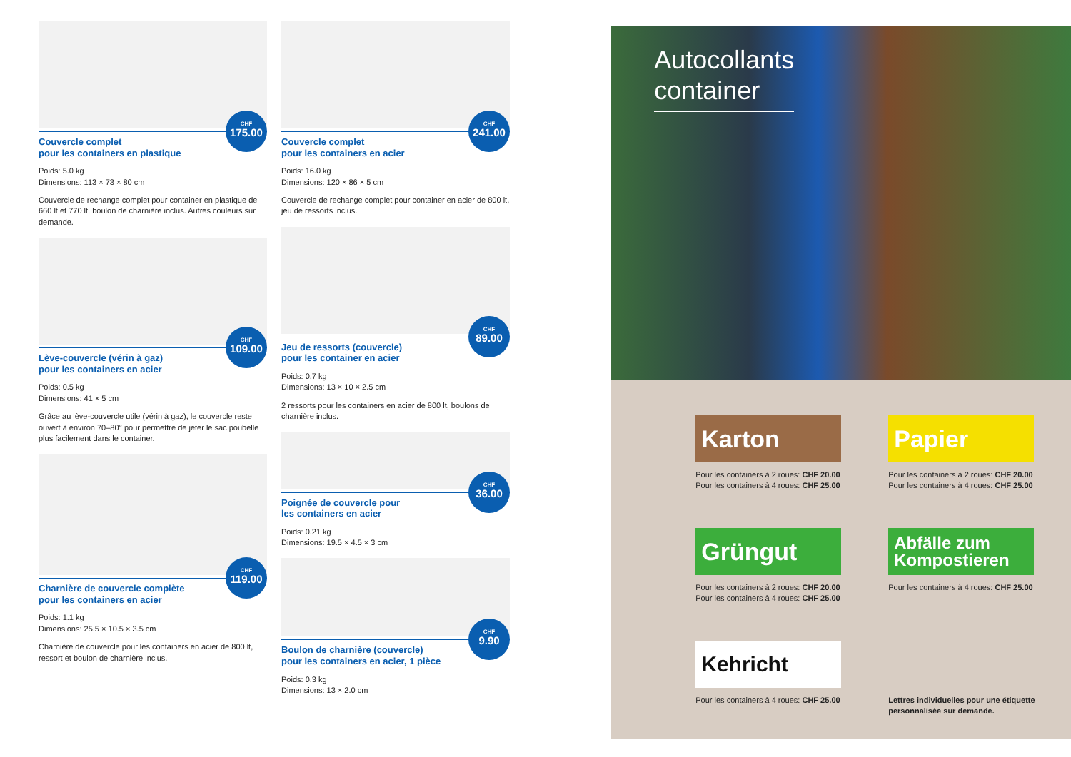CHF
175.00
Couvercle complet
pour les containers en plastique
Poids: 5.0 kg
Dimensions: 113 × 73 × 80 cm
Couvercle de rechange complet pour container en plastique de 660 lt et 770 lt, boulon de charnière inclus. Autres couleurs sur demande.
CHF
109.00
Lève-couvercle (vérin à gaz)
pour les containers en acier
Poids: 0.5 kg
Dimensions: 41 × 5 cm
Grâce au lève-couvercle utile (vérin à gaz), le couvercle reste ouvert à environ 70–80° pour permettre de jeter le sac poubelle plus facilement dans le container.
CHF
119.00
Charnière de couvercle complète
pour les containers en acier
Poids: 1.1 kg
Dimensions: 25.5 × 10.5 × 3.5 cm
Charnière de couvercle pour les containers en acier de 800 lt, ressort et boulon de charnière inclus.
CHF
241.00
Couvercle complet
pour les containers en acier
Poids: 16.0 kg
Dimensions: 120 × 86 × 5 cm
Couvercle de rechange complet pour container en acier de 800 lt, jeu de ressorts inclus.
CHF
89.00
Jeu de ressorts (couvercle)
pour les container en acier
Poids: 0.7 kg
Dimensions: 13 × 10 × 2.5 cm
2 ressorts pour les containers en acier de 800 lt, boulons de charnière inclus.
CHF
36.00
Poignée de couvercle pour
les containers en acier
Poids: 0.21 kg
Dimensions: 19.5 × 4.5 × 3 cm
CHF
9.90
Boulon de charnière (couvercle)
pour les containers en acier, 1 pièce
Poids: 0.3 kg
Dimensions: 13 × 2.0 cm
Autocollants
container
Karton
Pour les containers à 2 roues: CHF 20.00
Pour les containers à 4 roues: CHF 25.00
Papier
Pour les containers à 2 roues: CHF 20.00
Pour les containers à 4 roues: CHF 25.00
Grüngut
Pour les containers à 2 roues: CHF 20.00
Pour les containers à 4 roues: CHF 25.00
Abfälle zum
Kompostieren
Pour les containers à 4 roues: CHF 25.00
Kehricht
Pour les containers à 4 roues: CHF 25.00
Lettres individuelles pour une étiquette personnalisée sur demande.